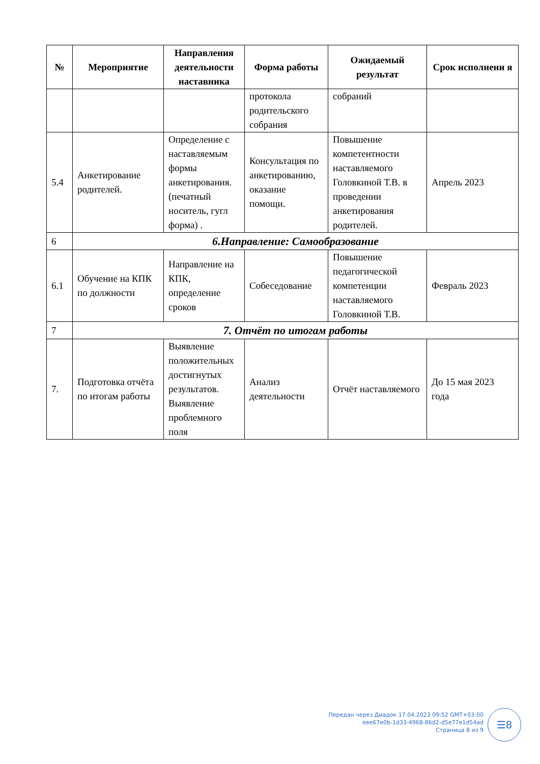| № | Мероприятие | Направления деятельности наставника | Форма работы | Ожидаемый результат | Срок исполнени я |
| --- | --- | --- | --- | --- | --- |
| | | | протокола родительского собрания | собраний | |
| 5.4 | Анкетирование родителей. | Определение с наставляемым формы анкетирования. (печатный носитель, гугл форма) . | Консультация по анкетированию, оказание помощи. | Повышение компетентности наставляемого Головкиной Т.В. в проведении анкетирования родителей. | Апрель 2023 |
| 6 | 6.Направление: Самообразование | | | | |
| 6.1 | Обучение на КПК по должности | Направление на КПК, определение сроков | Собеседование | Повышение педагогической компетенции наставляемого Головкиной Т.В. | Февраль 2023 |
| 7 | 7. Отчёт по итогам работы | | | | |
| 7. | Подготовка отчёта по итогам работы | Выявление положительных достигнутых результатов. Выявление проблемного поля | Анализ деятельности | Отчёт наставляемого | До 15 мая 2023 года |
Передан через Диадок 17.04.2023 09:52 GMT+03:00
eee67e0b-1d33-4968-86d2-d5e77e1d54ad
Страница 8 из 9
☰8